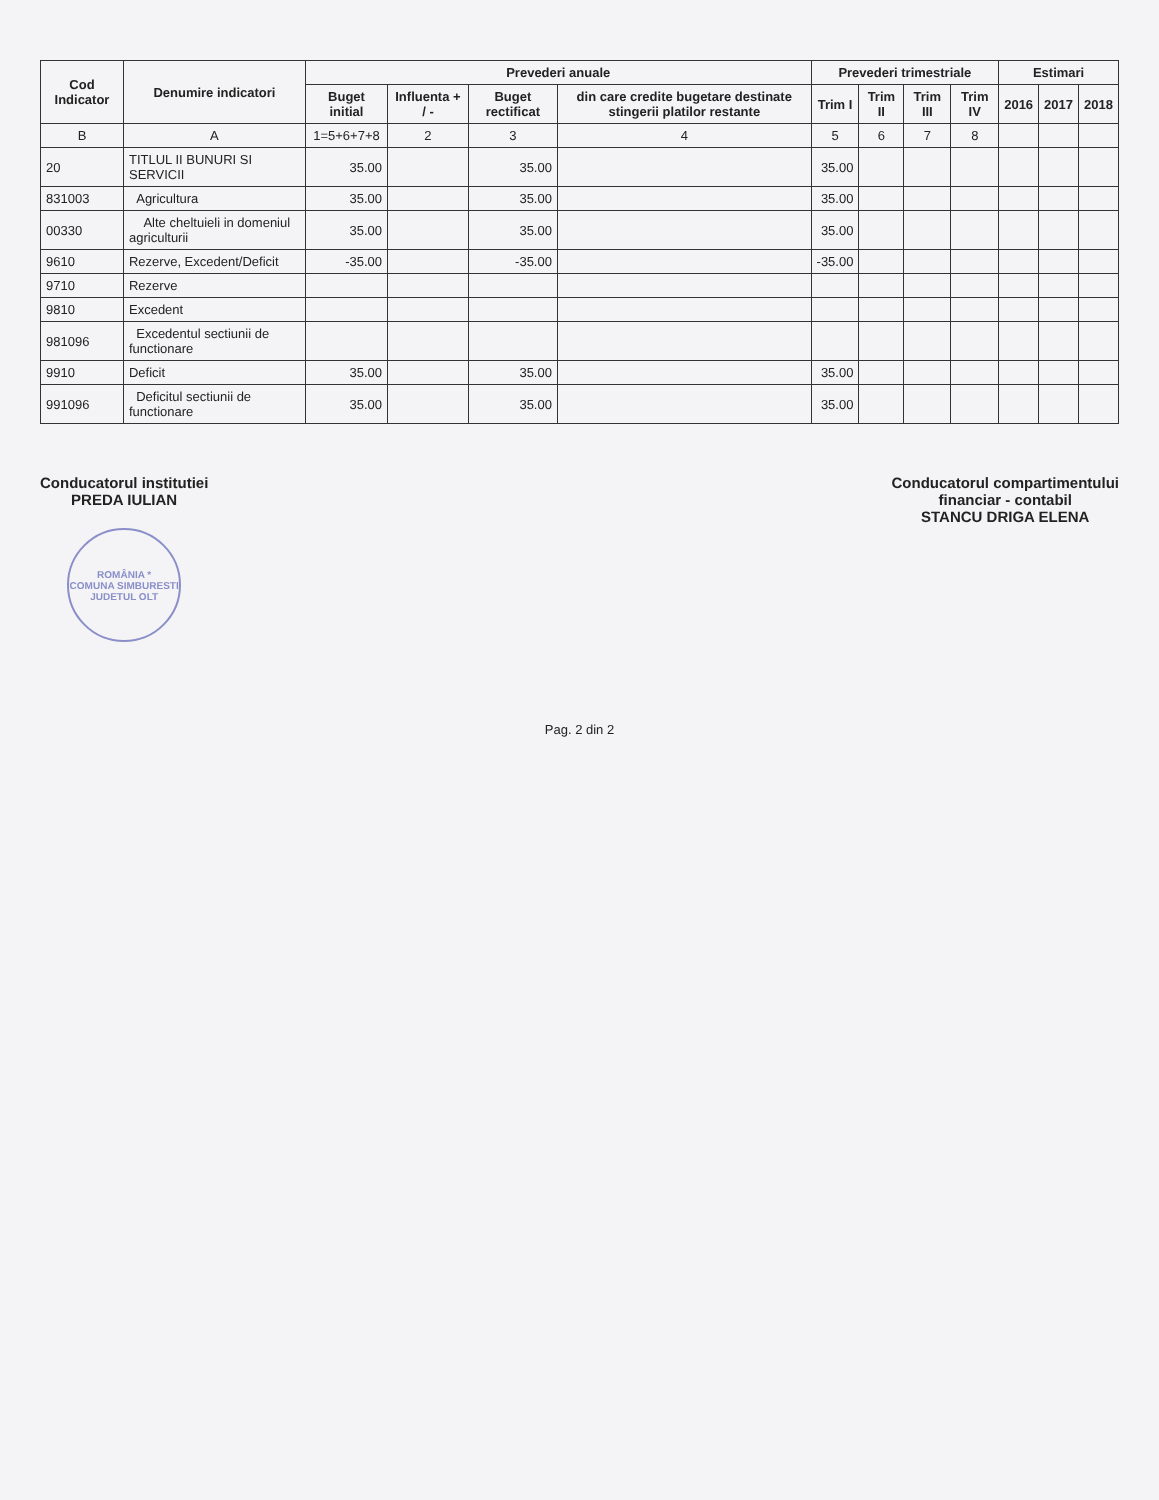| Cod Indicator | Denumire indicatori | Prevederi anuale | | | | Prevederi trimestriale | | | | Estimari | | |
| --- | --- | --- | --- | --- | --- | --- | --- | --- | --- | --- | --- | --- |
| | | Buget initial | Influenta + / - | Buget rectificat | din care credite bugetare destinate stingerii platilor restante | Trim I | Trim II | Trim III | Trim IV | 2016 | 2017 | 2018 |
| B | A | 1=5+6+7+8 | 2 | 3 | 4 | 5 | 6 | 7 | 8 | | | |
| 20 | TITLUL II BUNURI SI SERVICII | 35.00 | | 35.00 | | 35.00 | | | | | | |
| 831003 | Agricultura | 35.00 | | 35.00 | | 35.00 | | | | | | |
| 00330 | Alte cheltuieli in domeniul agriculturii | 35.00 | | 35.00 | | 35.00 | | | | | | |
| 9610 | Rezerve, Excedent/Deficit | -35.00 | | -35.00 | | -35.00 | | | | | | |
| 9710 | Rezerve | | | | | | | | | | | |
| 9810 | Excedent | | | | | | | | | | | |
| 981096 | Excedentul sectiunii de functionare | | | | | | | | | | | |
| 9910 | Deficit | 35.00 | | 35.00 | | 35.00 | | | | | | |
| 991096 | Deficitul sectiunii de functionare | 35.00 | | 35.00 | | 35.00 | | | | | | |
Conducatorul institutiei
PREDA IULIAN
ROMÂNIA *
COMUNA SIMBURESTI
JUDETUL OLT
Conducatorul compartimentului
financiar - contabil
STANCU DRIGA ELENA
Pag. 2 din 2